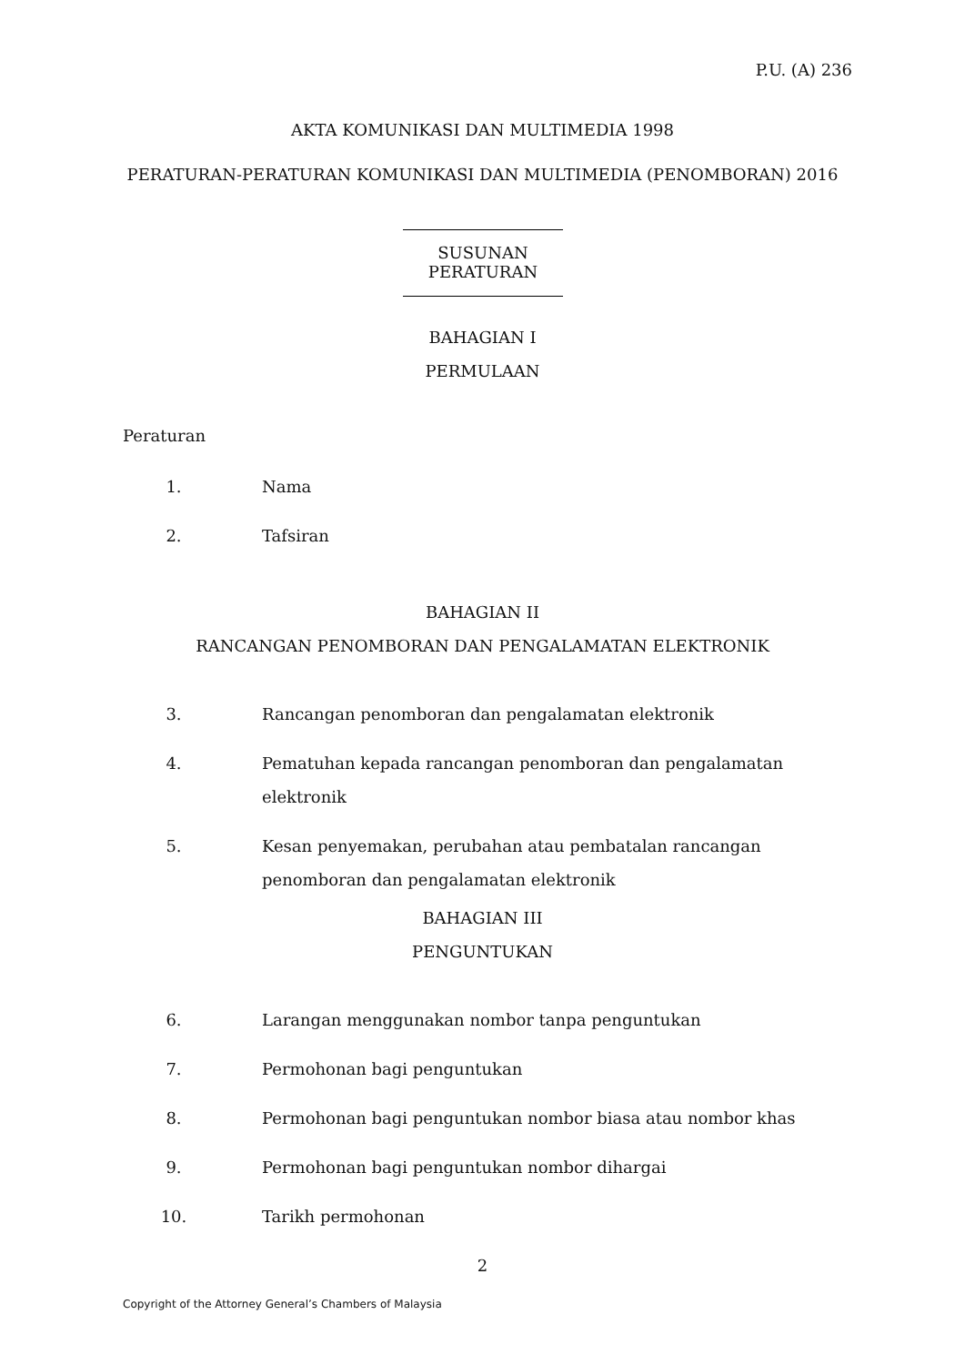P.U. (A) 236
AKTA KOMUNIKASI DAN MULTIMEDIA 1998
PERATURAN-PERATURAN KOMUNIKASI DAN MULTIMEDIA (PENOMBORAN) 2016
SUSUNAN PERATURAN
BAHAGIAN I
PERMULAAN
Peraturan
1. Nama
2. Tafsiran
BAHAGIAN II
RANCANGAN PENOMBORAN DAN PENGALAMATAN ELEKTRONIK
3. Rancangan penomboran dan pengalamatan elektronik
4. Pematuhan kepada rancangan penomboran dan pengalamatan elektronik
5. Kesan penyemakan, perubahan atau pembatalan rancangan penomboran dan pengalamatan elektronik
BAHAGIAN III
PENGUNTUKAN
6. Larangan menggunakan nombor tanpa penguntukan
7. Permohonan bagi penguntukan
8. Permohonan bagi penguntukan nombor biasa atau nombor khas
9. Permohonan bagi penguntukan nombor dihargai
10. Tarikh permohonan
2
Copyright of the Attorney General’s Chambers of Malaysia